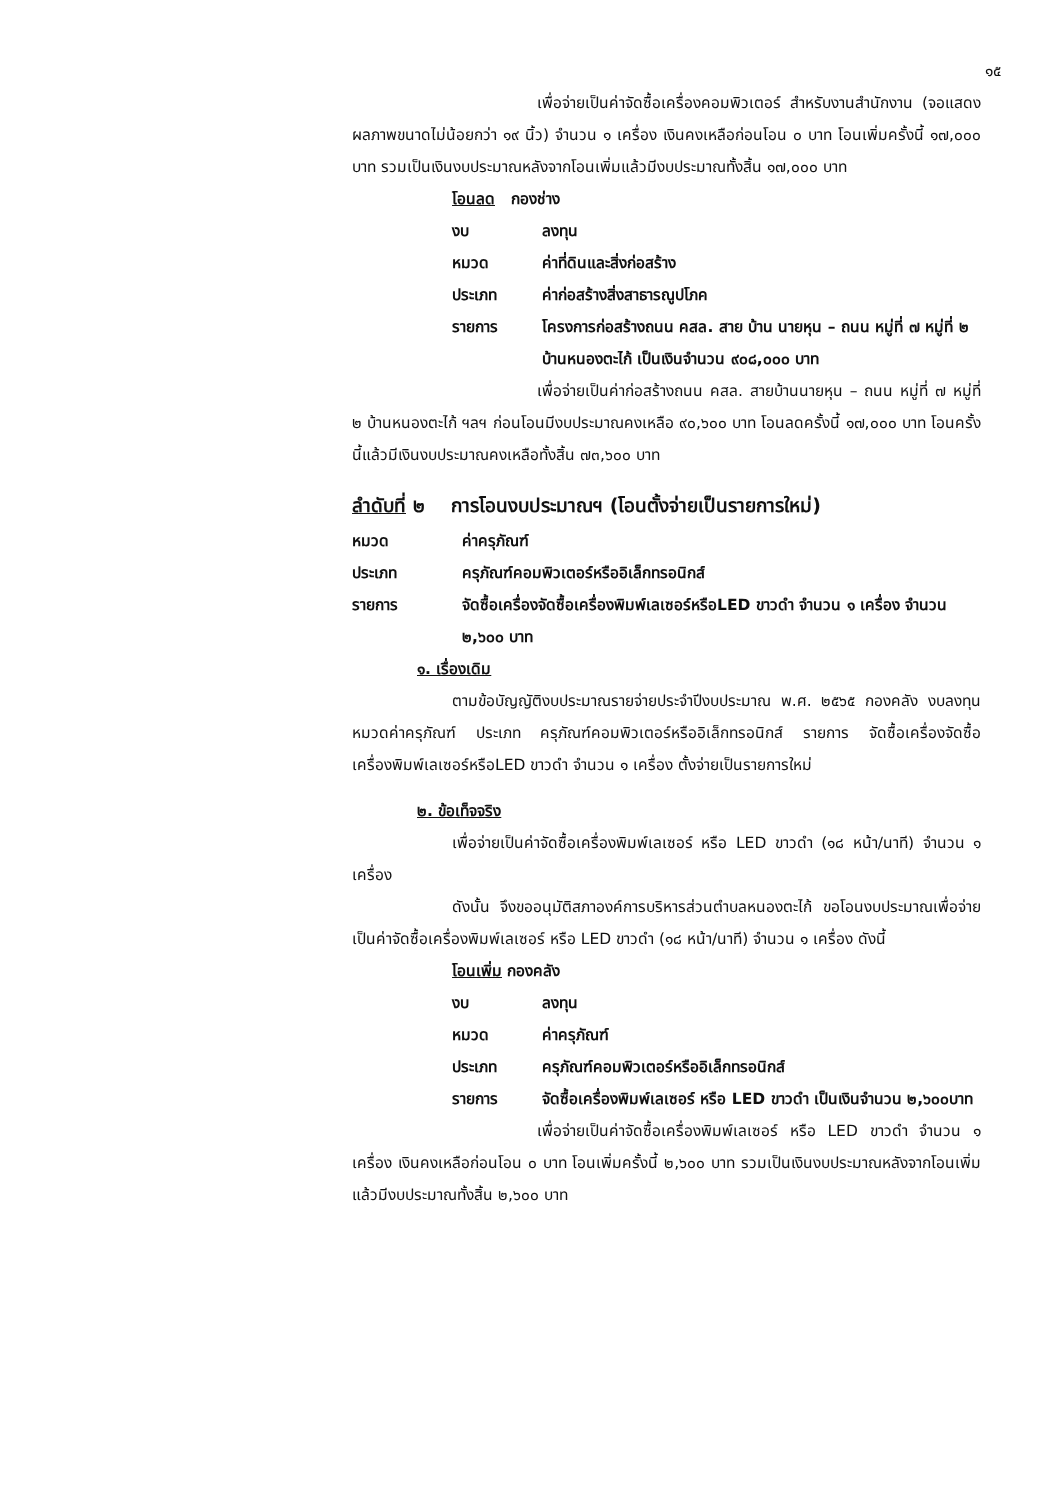๑๕
เพื่อจ่ายเป็นค่าจัดซื้อเครื่องคอมพิวเตอร์ สำหรับงานสำนักงาน (จอแสดงผลภาพขนาดไม่น้อยกว่า ๑๙ นิ้ว) จำนวน ๑ เครื่อง เงินคงเหลือก่อนโอน ๐ บาท โอนเพิ่มครั้งนี้ ๑๗,๐๐๐ บาท รวมเป็นเงินงบประมาณหลังจากโอนเพิ่มแล้วมีงบประมาณทั้งสิ้น ๑๗,๐๐๐ บาท
โอนลด กองช่าง
งบ ลงทุน
หมวด ค่าที่ดินและสิ่งก่อสร้าง
ประเภท ค่าก่อสร้างสิ่งสาธารณูปโภค
รายการ โครงการก่อสร้างถนน คสล. สาย บ้าน นายหุน – ถนน หมู่ที่ ๗ หมู่ที่ ๒ บ้านหนองตะไก้ เป็นเงินจำนวน ๙๐๘,๐๐๐ บาท
เพื่อจ่ายเป็นค่าก่อสร้างถนน คสล. สายบ้านนายหุน – ถนน หมู่ที่ ๗ หมู่ที่ ๒ บ้านหนองตะไก้ ฯลฯ ก่อนโอนมีงบประมาณคงเหลือ ๙๐,๖๐๐ บาท โอนลดครั้งนี้ ๑๗,๐๐๐ บาท โอนครั้งนี้แล้วมีเงินงบประมาณคงเหลือทั้งสิ้น ๗๓,๖๐๐ บาท
ลำดับที่ ๒ การโอนงบประมาณฯ (โอนตั้งจ่ายเป็นรายการใหม่)
หมวด ค่าครุภัณฑ์
ประเภท ครุภัณฑ์คอมพิวเตอร์หรืออิเล็กทรอนิกส์
รายการ จัดซื้อเครื่องจัดซื้อเครื่องพิมพ์เลเซอร์หรือLED ขาวดำ จำนวน ๑ เครื่อง จำนวน ๒,๖๐๐ บาท
๑. เรื่องเดิม
ตามข้อบัญญัติงบประมาณรายจ่ายประจำปีงบประมาณ พ.ศ. ๒๕๖๕ กองคลัง งบลงทุน หมวดค่าครุภัณฑ์ ประเภท ครุภัณฑ์คอมพิวเตอร์หรืออิเล็กทรอนิกส์ รายการ จัดซื้อเครื่องจัดซื้อเครื่องพิมพ์เลเซอร์หรือLED ขาวดำ จำนวน ๑ เครื่อง ตั้งจ่ายเป็นรายการใหม่
๒. ข้อเท็จจริง
เพื่อจ่ายเป็นค่าจัดซื้อเครื่องพิมพ์เลเซอร์ หรือ LED ขาวดำ (๑๘ หน้า/นาที) จำนวน ๑ เครื่อง
ดังนั้น จึงขออนุมัติสภาองค์การบริหารส่วนตำบลหนองตะไก้ ขอโอนงบประมาณเพื่อจ่ายเป็นค่าจัดซื้อเครื่องพิมพ์เลเซอร์ หรือ LED ขาวดำ (๑๘ หน้า/นาที) จำนวน ๑ เครื่อง ดังนี้
โอนเพิ่ม กองคลัง
งบ ลงทุน
หมวด ค่าครุภัณฑ์
ประเภท ครุภัณฑ์คอมพิวเตอร์หรืออิเล็กทรอนิกส์
รายการ จัดซื้อเครื่องพิมพ์เลเซอร์ หรือ LED ขาวดำ เป็นเงินจำนวน ๒,๖๐๐บาท
เพื่อจ่ายเป็นค่าจัดซื้อเครื่องพิมพ์เลเซอร์ หรือ LED ขาวดำ จำนวน ๑ เครื่อง เงินคงเหลือก่อนโอน ๐ บาท โอนเพิ่มครั้งนี้ ๒,๖๐๐ บาท รวมเป็นเงินงบประมาณหลังจากโอนเพิ่มแล้วมีงบประมาณทั้งสิ้น ๒,๖๐๐ บาท